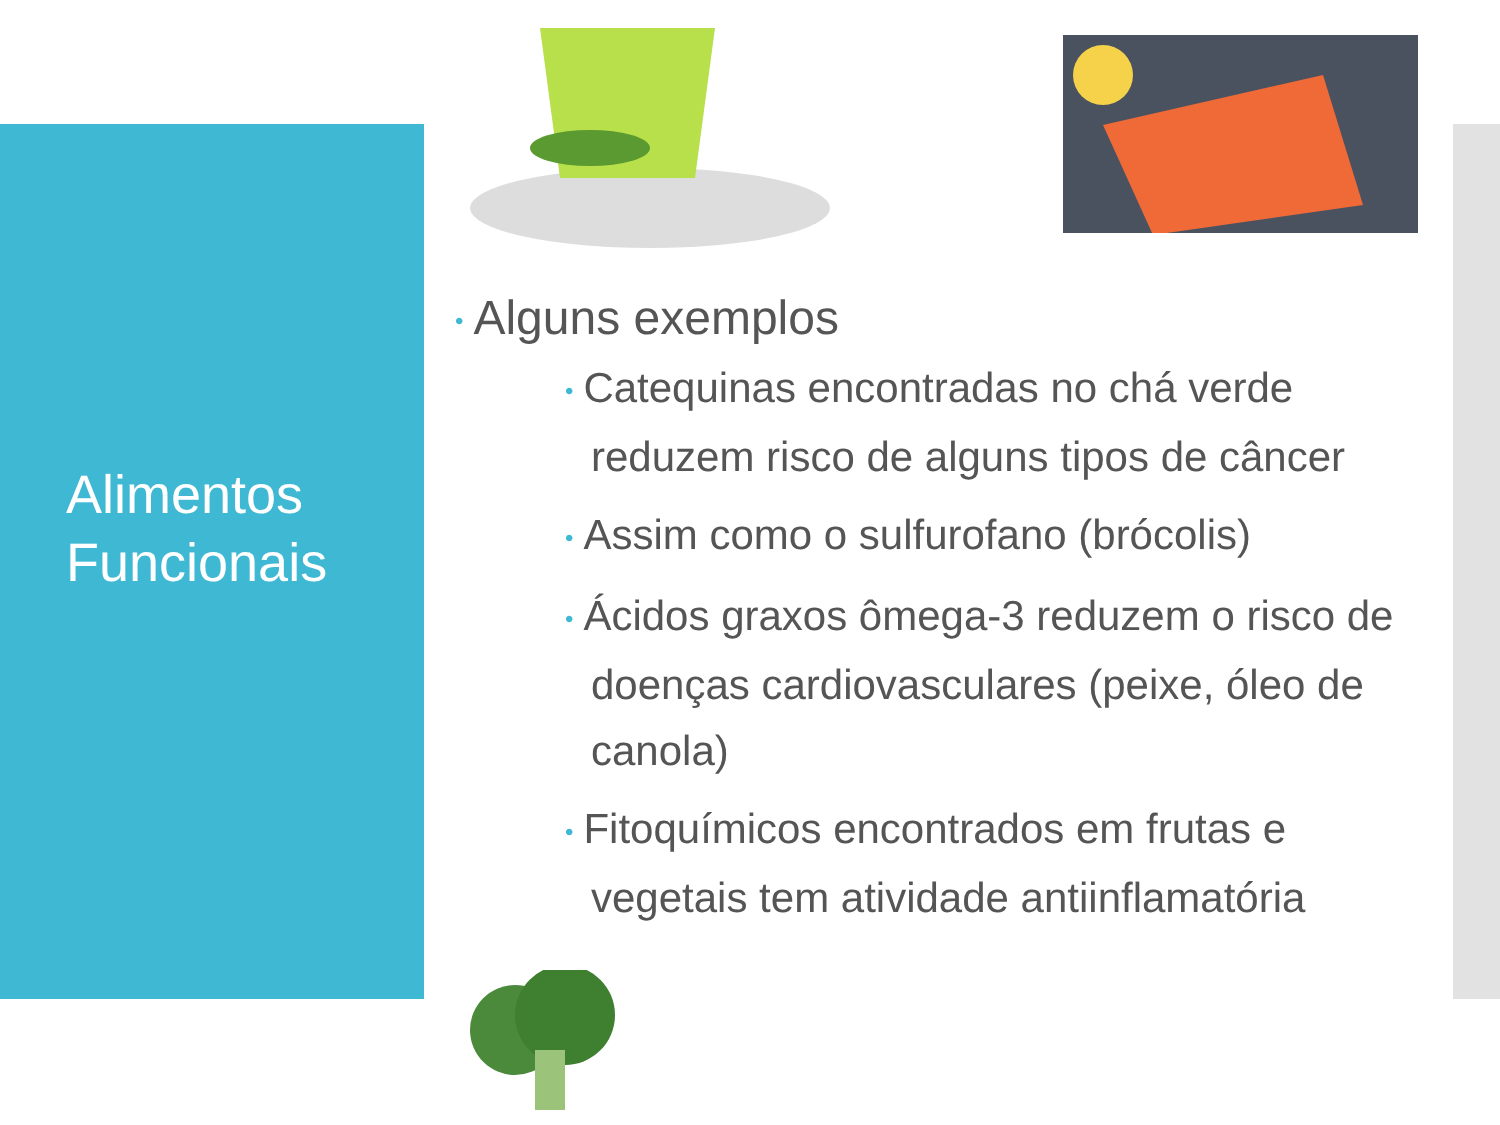Alimentos
Funcionais
• Alguns exemplos
• Catequinas encontradas no chá verde reduzem risco de alguns tipos de câncer
• Assim como o sulfurofano (brócolis)
• Ácidos graxos ômega-3 reduzem o risco de doenças cardiovasculares (peixe, óleo de canola)
• Fitoquímicos encontrados em frutas e vegetais tem atividade antiinflamatória